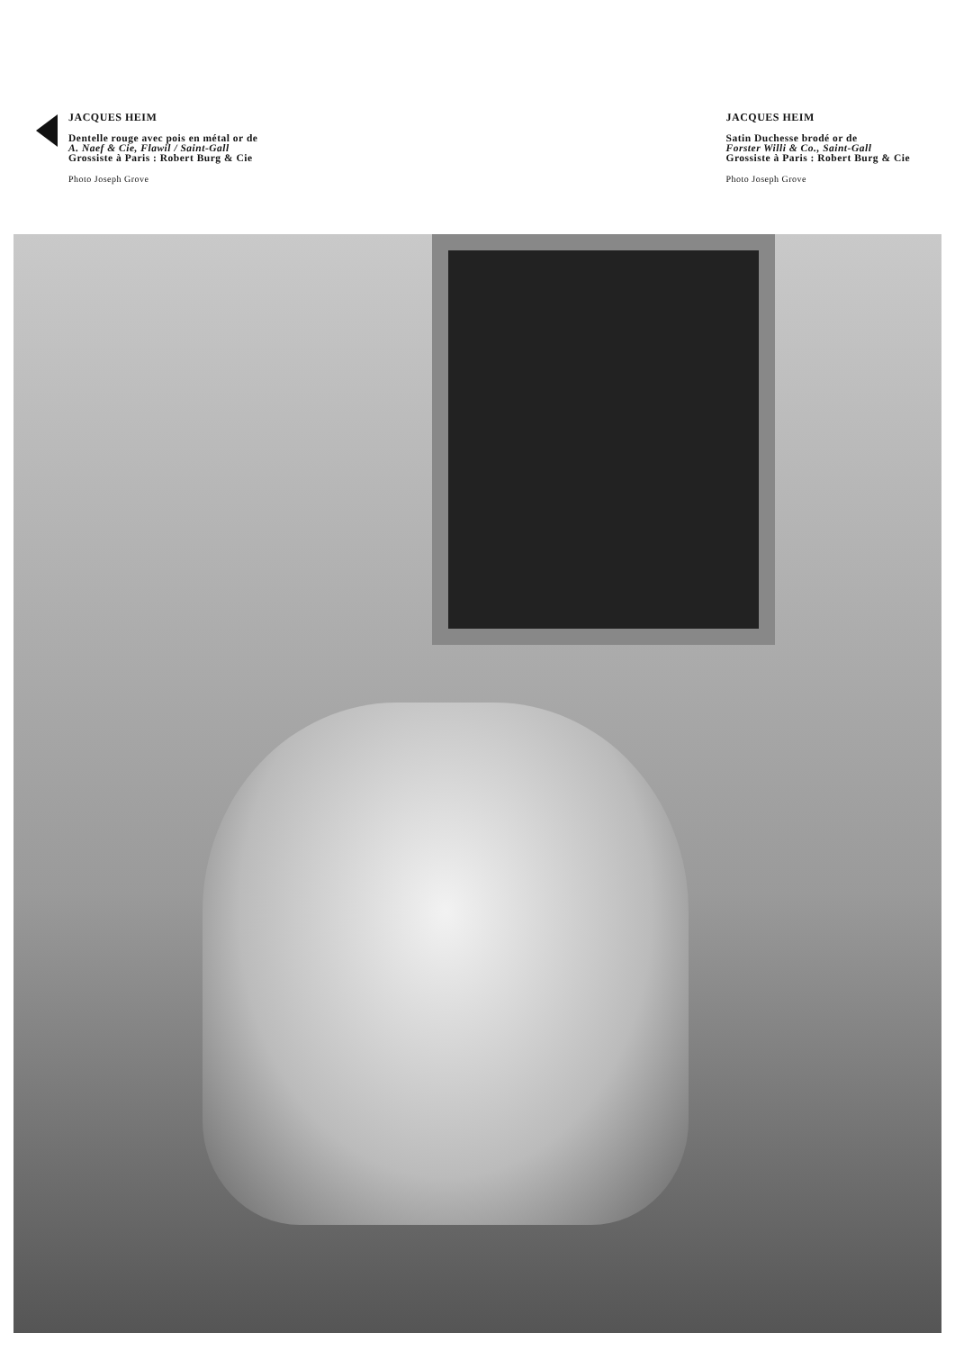JACQUES HEIM
Dentelle rouge avec pois en métal or de
A. Naef & Cie, Flawil / Saint-Gall
Grossiste à Paris : Robert Burg & Cie
Photo Joseph Grove
JACQUES HEIM
Satin Duchesse brodé or de
Forster Willi & Co., Saint-Gall
Grossiste à Paris : Robert Burg & Cie
Photo Joseph Grove